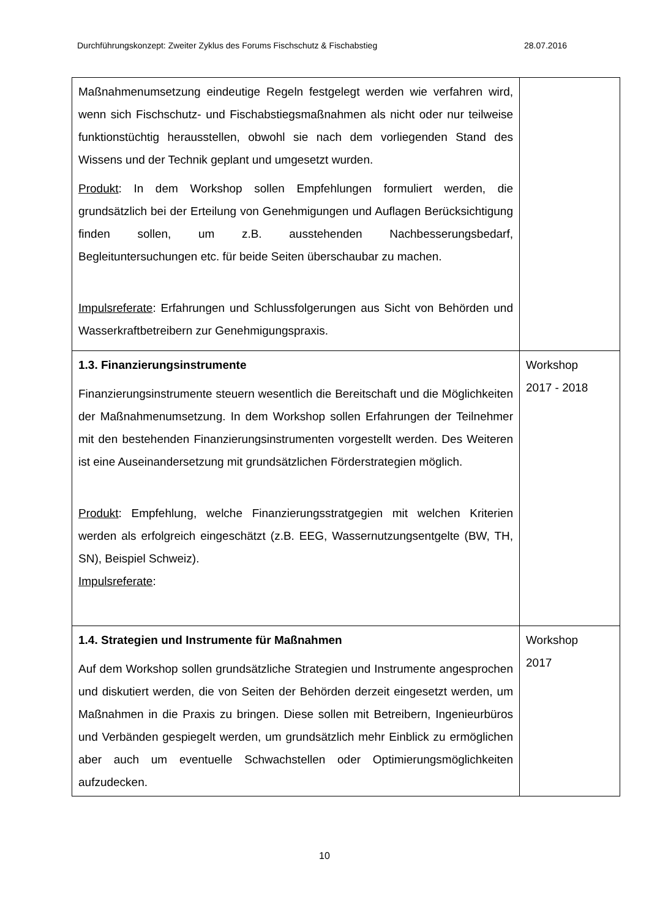Durchführungskonzept: Zweiter Zyklus des Forums Fischschutz & Fischabstieg 28.07.2016
| Maßnahmenumsetzung eindeutige Regeln festgelegt werden wie verfahren wird, wenn sich Fischschutz- und Fischabstiegsmaßnahmen als nicht oder nur teilweise funktionstüchtig herausstellen, obwohl sie nach dem vorliegenden Stand des Wissens und der Technik geplant und umgesetzt wurden. Produkt : In dem Workshop sollen Empfehlungen formuliert werden, die grundsätzlich bei der Erteilung von Genehmigungen und Auflagen Berücksichtigung finden sollen, um z.B. ausstehenden Nachbesserungsbedarf, Begleituntersuchungen etc. für beide Seiten überschaubar zu machen. Impulsreferate : Erfahrungen und Schlussfolgerungen aus Sicht von Behörden und Wasserkraftbetreibern zur Genehmigungspraxis. | |
| 1.3. Finanzierungsinstrumente Finanzierungsinstrumente steuern wesentlich die Bereitschaft und die Möglichkeiten der Maßnahmenumsetzung. In dem Workshop sollen Erfahrungen der Teilnehmer mit den bestehenden Finanzierungsinstrumenten vorgestellt werden. Des Weiteren ist eine Auseinandersetzung mit grundsätzlichen Förderstrategien möglich. Produkt : Empfehlung, welche Finanzierungsstratgegien mit welchen Kriterien werden als erfolgreich eingeschätzt (z.B. EEG, Wassernutzungsentgelte (BW, TH, SN), Beispiel Schweiz). Impulsreferate : | Workshop 2017 - 2018 |
| 1.4. Strategien und Instrumente für Maßnahmen Auf dem Workshop sollen grundsätzliche Strategien und Instrumente angesprochen und diskutiert werden, die von Seiten der Behörden derzeit eingesetzt werden, um Maßnahmen in die Praxis zu bringen. Diese sollen mit Betreibern, Ingenieurbüros und Verbänden gespiegelt werden, um grundsätzlich mehr Einblick zu ermöglichen aber auch um eventuelle Schwachstellen oder Optimierungsmöglichkeiten aufzudecken. | Workshop 2017 |
10